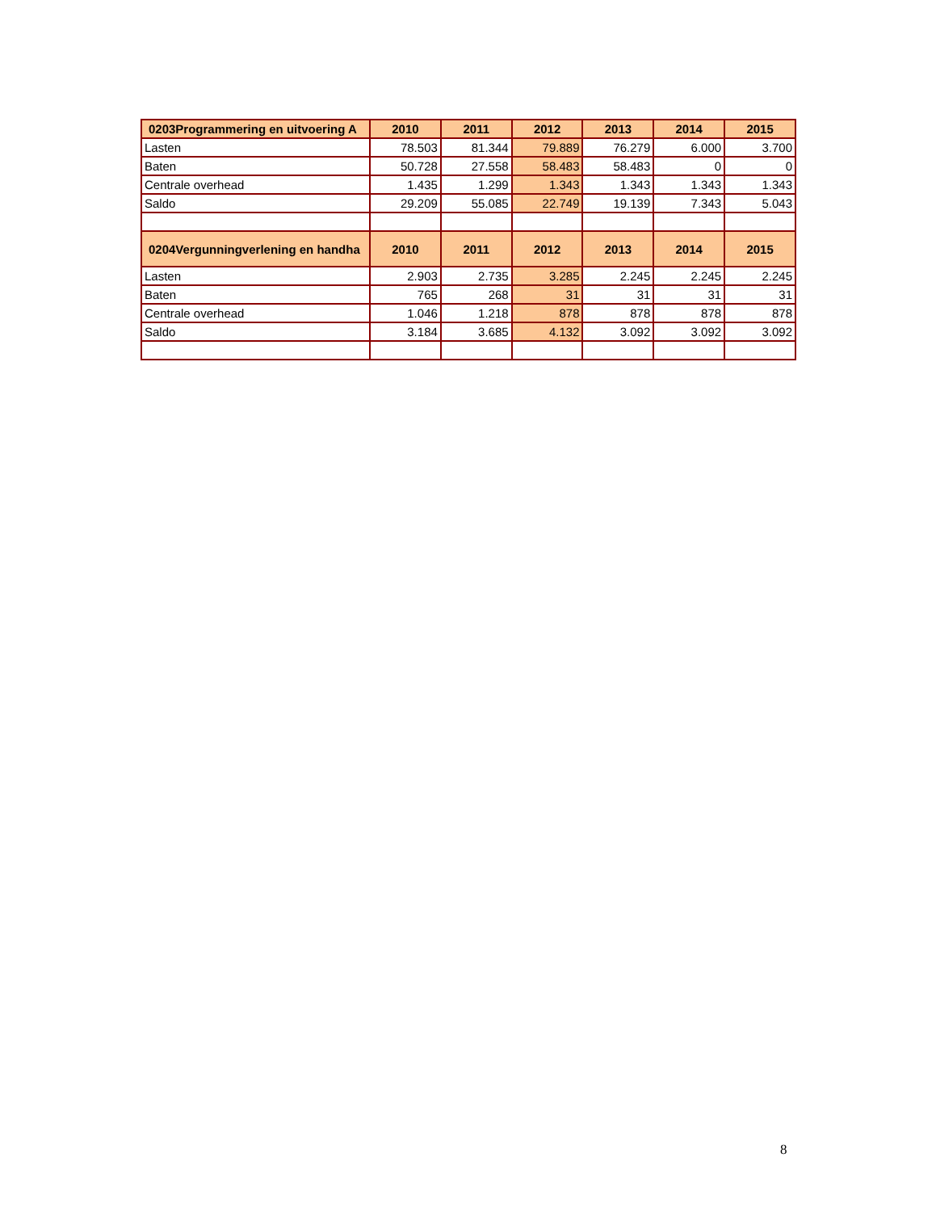| 0203Programmering en uitvoering A | 2010 | 2011 | 2012 | 2013 | 2014 | 2015 |
| --- | --- | --- | --- | --- | --- | --- |
| Lasten | 78.503 | 81.344 | 79.889 | 76.279 | 6.000 | 3.700 |
| Baten | 50.728 | 27.558 | 58.483 | 58.483 | 0 | 0 |
| Centrale overhead | 1.435 | 1.299 | 1.343 | 1.343 | 1.343 | 1.343 |
| Saldo | 29.209 | 55.085 | 22.749 | 19.139 | 7.343 | 5.043 |
| 0204Vergunningverlening en handha | 2010 | 2011 | 2012 | 2013 | 2014 | 2015 |
| Lasten | 2.903 | 2.735 | 3.285 | 2.245 | 2.245 | 2.245 |
| Baten | 765 | 268 | 31 | 31 | 31 | 31 |
| Centrale overhead | 1.046 | 1.218 | 878 | 878 | 878 | 878 |
| Saldo | 3.184 | 3.685 | 4.132 | 3.092 | 3.092 | 3.092 |
8